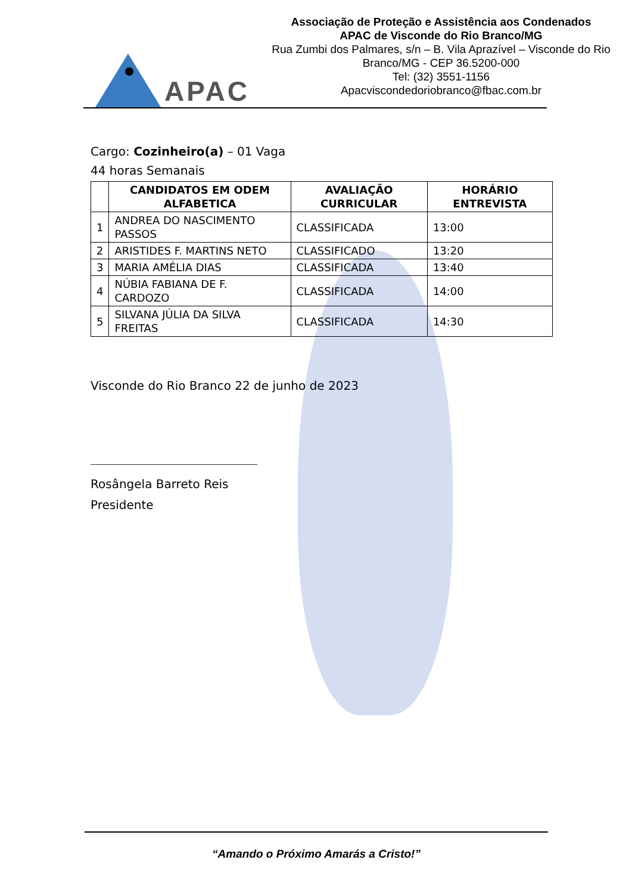APAC
Associação de Proteção e Assistência aos Condenados
APAC de Visconde do Rio Branco/MG
Rua Zumbi dos Palmares, s/n – B. Vila Aprazível – Visconde do Rio Branco/MG - CEP 36.5200-000
Tel: (32) 3551-1156
Apacviscondedoriobranco@fbac.com.br
Cargo: Cozinheiro(a) – 01 Vaga
44 horas Semanais
| | CANDIDATOS EM ODEM ALFABETICA | AVALIAÇÃO CURRICULAR | HORÁRIO ENTREVISTA |
| --- | --- | --- | --- |
| 1 | ANDREA DO NASCIMENTO PASSOS | CLASSIFICADA | 13:00 |
| 2 | ARISTIDES F. MARTINS NETO | CLASSIFICADO | 13:20 |
| 3 | MARIA AMÉLIA DIAS | CLASSIFICADA | 13:40 |
| 4 | NÚBIA FABIANA DE F. CARDOZO | CLASSIFICADA | 14:00 |
| 5 | SILVANA JÚLIA DA SILVA FREITAS | CLASSIFICADA | 14:30 |
Visconde do Rio Branco 22 de junho de 2023
Rosângela Barreto Reis
Presidente
“Amando o Próximo Amarás a Cristo!”